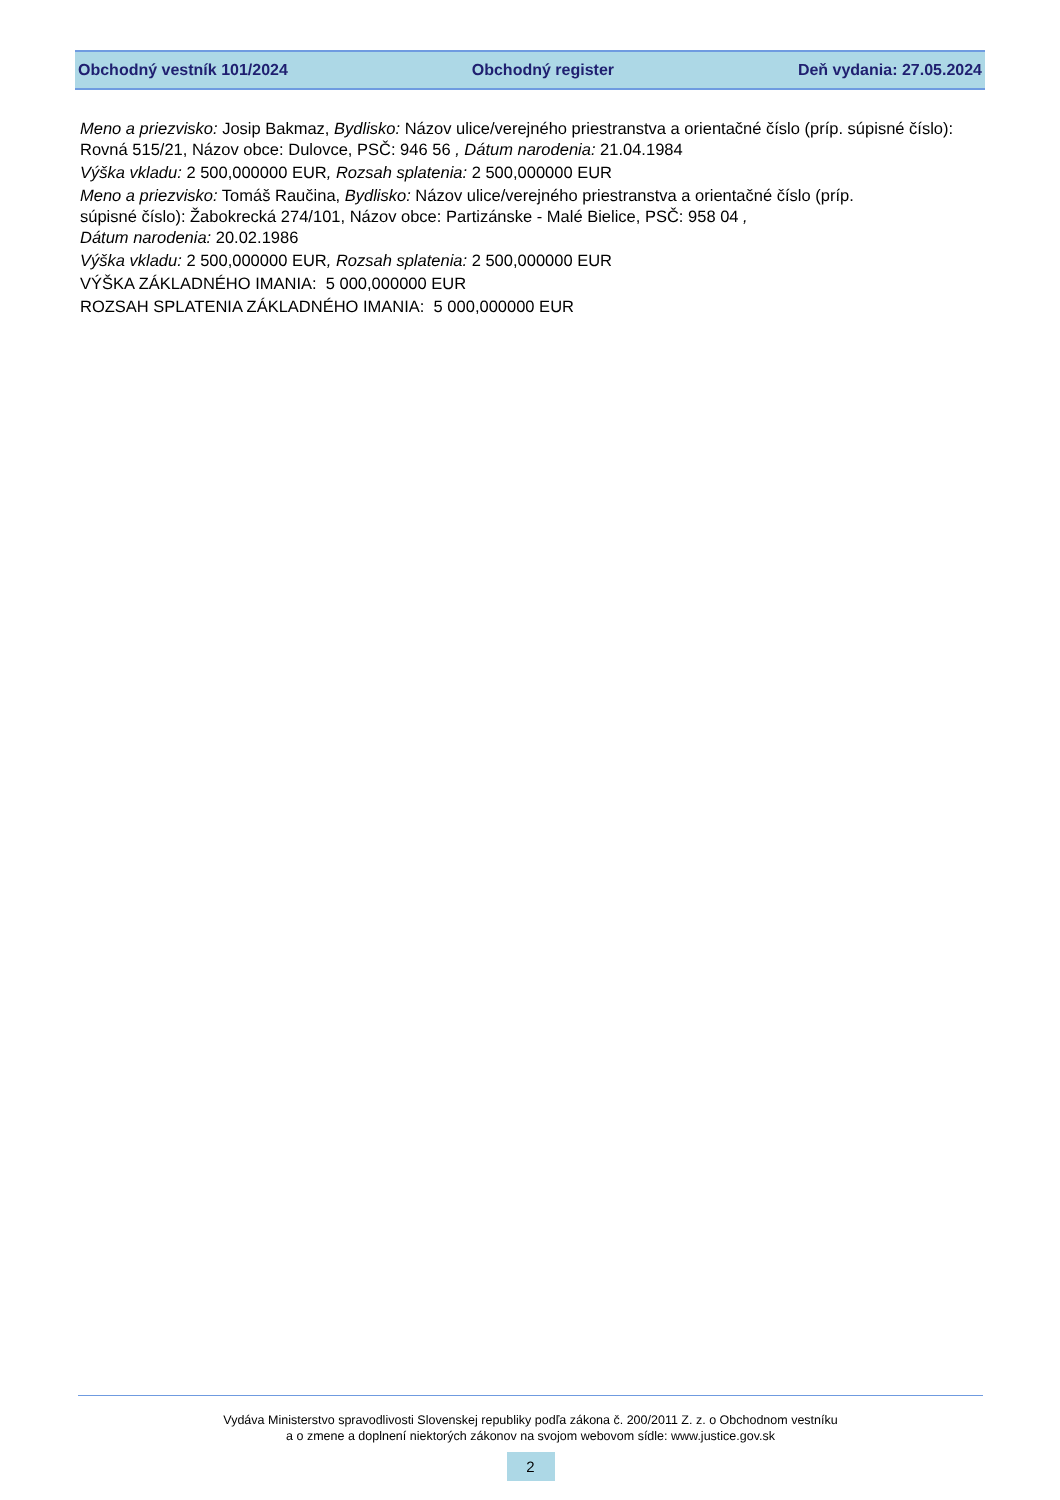Obchodný vestník 101/2024 Obchodný register Deň vydania: 27.05.2024
Meno a priezvisko: Josip Bakmaz, Bydlisko: Názov ulice/verejného priestranstva a orientačné číslo (príp. súpisné číslo): Rovná 515/21, Názov obce: Dulovce, PSČ: 946 56 , Dátum narodenia: 21.04.1984
Výška vkladu: 2 500,000000 EUR, Rozsah splatenia: 2 500,000000 EUR
Meno a priezvisko: Tomáš Raučina, Bydlisko: Názov ulice/verejného priestranstva a orientačné číslo (príp.
súpisné číslo): Žabokrecká 274/101, Názov obce: Partizánske - Malé Bielice, PSČ: 958 04 ,
Dátum narodenia: 20.02.1986
Výška vkladu: 2 500,000000 EUR, Rozsah splatenia: 2 500,000000 EUR
VÝŠKA ZÁKLADNÉHO IMANIA: 5 000,000000 EUR
ROZSAH SPLATENIA ZÁKLADNÉHO IMANIA: 5 000,000000 EUR
Vydáva Ministerstvo spravodlivosti Slovenskej republiky podľa zákona č. 200/2011 Z. z. o Obchodnom vestníku
a o zmene a doplnení niektorých zákonov na svojom webovom sídle: www.justice.gov.sk
2